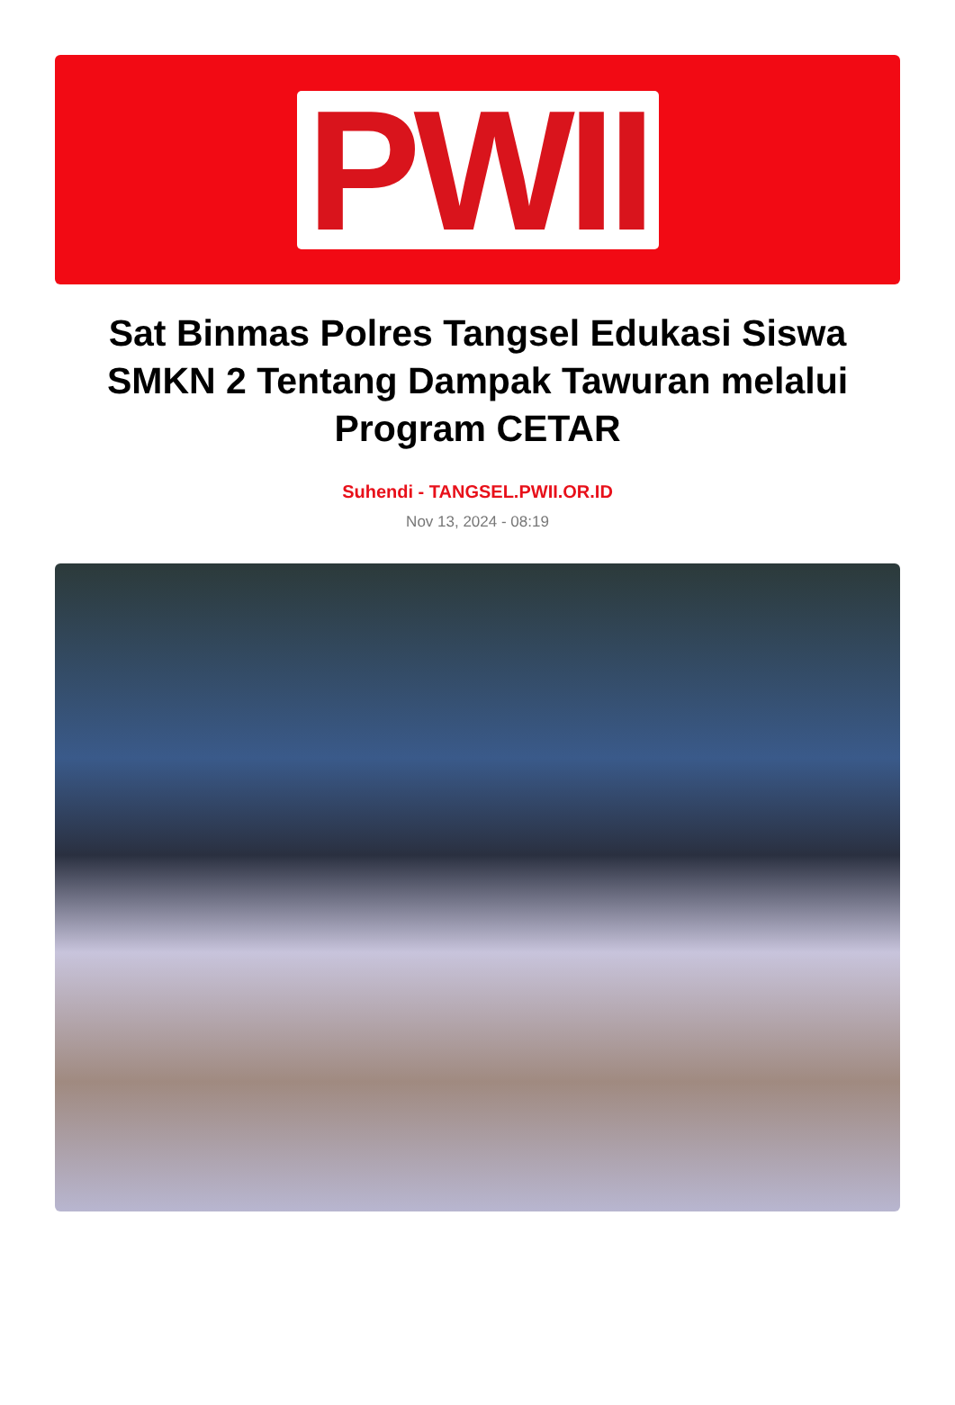PWII
Sat Binmas Polres Tangsel Edukasi Siswa SMKN 2 Tentang Dampak Tawuran melalui Program CETAR
Suhendi - TANGSEL.PWII.OR.ID
Nov 13, 2024 - 08:19